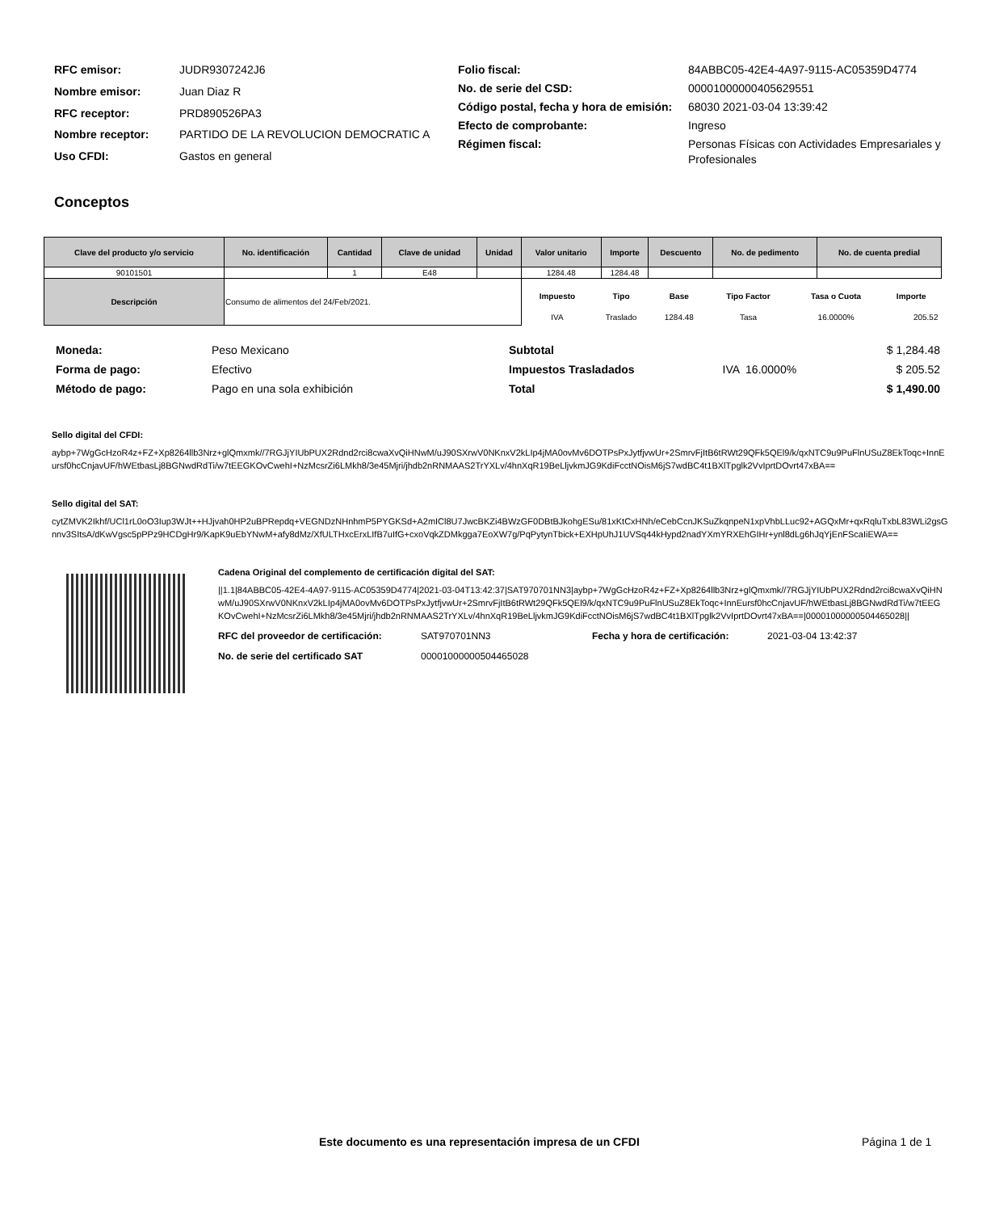| RFC emisor: | JUDR9307242J6 |
| Nombre emisor: | Juan Diaz R |
| RFC receptor: | PRD890526PA3 |
| Nombre receptor: | PARTIDO DE LA REVOLUCION DEMOCRATIC A |
| Uso CFDI: | Gastos en general |
| Folio fiscal: | 84ABBC05-42E4-4A97-9115-AC05359D4774 |
| No. de serie del CSD: | 00001000000405629551 |
| Código postal, fecha y hora de emisión: | 68030 2021-03-04 13:39:42 |
| Efecto de comprobante: | Ingreso |
| Régimen fiscal: | Personas Físicas con Actividades Empresariales y Profesionales |
Conceptos
| Clave del producto y/o servicio | No. identificación | Cantidad | Clave de unidad | Unidad | Valor unitario | Importe | Descuento | No. de pedimento | No. de cuenta predial |
| --- | --- | --- | --- | --- | --- | --- | --- | --- | --- |
| 90101501 | | 1 | E48 | | 1284.48 | 1284.48 | | | |
| Descripción | Consumo de alimentos del 24/Feb/2021. | | | | / Impuesto / Tipo / Base / Tipo Factor / Tasa o Cuota / Importe / / --- / --- / --- / --- / --- / --- / / IVA / Traslado / 1284.48 / Tasa / 16.0000% / 205.52 / | | | | |
| Moneda: | Peso Mexicano |
| Forma de pago: | Efectivo |
| Método de pago: | Pago en una sola exhibición |
| Subtotal | | $ 1,284.48 |
| Impuestos Trasladados | IVA 16.0000% | $ 205.52 |
| Total | | $ 1,490.00 |
Sello digital del CFDI:
aybp+7WgGcHzoR4z+FZ+Xp8264llb3Nrz+glQmxmk//7RGJjYIUbPUX2Rdnd2rci8cwaXvQiHNwM/uJ90SXrwV0NKnxV2kLIp4jMA0ovMv6DOTPsPxJytfjvwUr+2SmrvFjItB6tRWt29QFk5QEl9/k/qxNTC9u9PuFlnUSuZ8EkToqc+InnEursf0hcCnjavUF/hWEtbasLj8BGNwdRdTi/w7tEEGKOvCwehI+NzMcsrZi6LMkh8/3e45Mjri/jhdb2nRNMAAS2TrYXLv/4hnXqR19BeLljvkmJG9KdiFcctNOisM6jS7wdBC4t1BXlTpglk2VvIprtDOvrt47xBA==
Sello digital del SAT:
cytZMVK2Ikhf/UCl1rL0oO3Iup3WJt++HJjvah0HP2uBPRepdq+VEGNDzNHnhmP5PYGKSd+A2mICl8U7JwcBKZi4BWzGF0DBtBJkohgESu/81xKtCxHNh/eCebCcnJKSuZkqnpeN1xpVhbLLuc92+AGQxMr+qxRqluTxbL83WLi2gsGnnv3SItsA/dKwVgsc5pPPz9HCDgHr9/KapK9uEbYNwM+afy8dMz/XfULTHxcErxLIfB7uIfG+cxoVqkZDMkgga7EoXW7g/PqPytynTbick+EXHpUhJ1UVSq44kHypd2nadYXmYRXEhGIHr+ynl8dLg6hJqYjEnFScaIiEWA==
Cadena Original del complemento de certificación digital del SAT:
||1.1|84ABBC05-42E4-4A97-9115-AC05359D4774|2021-03-04T13:42:37|SAT970701NN3|aybp+7WgGcHzoR4z+FZ+Xp8264llb3Nrz+glQmxmk//7RGJjYIUbPUX2Rdnd2rci8cwaXvQiHNwM/uJ90SXrwV0NKnxV2kLIp4jMA0ovMv6DOTPsPxJytfjvwUr+2SmrvFjItB6tRWt29QFk5QEl9/k/qxNTC9u9PuFlnUSuZ8EkToqc+InnEursf0hcCnjavUF/hWEtbasLj8BGNwdRdTi/w7tEEGKOvCwehI+NzMcsrZi6LMkh8/3e45Mjri/jhdb2nRNMAAS2TrYXLv/4hnXqR19BeLljvkmJG9KdiFcctNOisM6jS7wdBC4t1BXlTpglk2VvIprtDOvrt47xBA==|00001000000504465028||
| RFC del proveedor de certificación: | SAT970701NN3 | Fecha y hora de certificación: | 2021-03-04 13:42:37 |
| No. de serie del certificado SAT | 00001000000504465028 | | |
Este documento es una representación impresa de un CFDI
Página 1 de 1